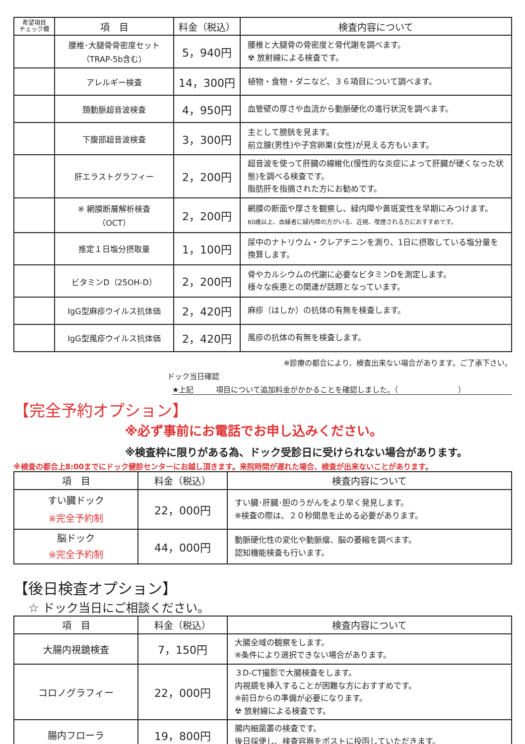| 希望項目 チェック欄 | 項 目 | 料金（税込） | 検査内容について |
| --- | --- | --- | --- |
| | 腰椎･大腿骨骨密度セット （TRAP-5b含む） | 5，940円 | 腰椎と大腿骨の骨密度と骨代謝を調べます。 ☢ 放射線による検査です。 |
| | アレルギー検査 | 14，300円 | 植物・食物・ダニなど、３６項目について調べます。 |
| | 頚動脈超音波検査 | 4，950円 | 血管壁の厚さや血流から動脈硬化の進行状況を調べます。 |
| | 下腹部超音波検査 | 3，300円 | 主として膀胱を見ます。 前立腺(男性)や子宮卵巣(女性)が見える方もいます。 |
| | 肝エラストグラフィー | 2，200円 | 超音波を使って肝臓の線維化(慢性的な炎症によって肝臓が硬くなった状態)を調べる検査です。 脂肪肝を指摘された方にお勧めです。 |
| | ※ 網膜断層解析検査 （OCT） | 2，200円 | 網膜の断面や厚さを観察し、緑内障や黄斑変性を早期にみつけます。 60歳以上、血縁者に緑内障の方がいる、近視、喫煙される方におすすめです。 |
| | 推定１日塩分摂取量 | 1，100円 | 尿中のナトリウム・クレアチニンを測り、1日に摂取している塩分量を換算します。 |
| | ビタミンD（25OH-D） | 2，200円 | 骨やカルシウムの代謝に必要なビタミンDを測定します。 様々な疾患との関連が話題となっています。 |
| | IgG型麻疹ウイルス抗体価 | 2，420円 | 麻疹（はしか）の抗体の有無を検査します。 |
| | IgG型風疹ウイルス抗体価 | 2，420円 | 風疹の抗体の有無を検査します。 |
※診療の都合により、検査出来ない場合があります。ご了承下さい。
ドック当日確認
★上記　　　項目について追加料金がかかることを確認しました。（　　　　　　　　）
【完全予約オプション】
※必ず事前にお電話でお申し込みください。
※検査枠に限りがある為、ドック受診日に受けられない場合があります。
※検査の都合上8:00までにドック健診センターにお越し頂きます。来院時間が遅れた場合、検査が出来ないことがあります。
| 項 目 | 料金（税込） | 検査内容について |
| --- | --- | --- |
| すい臓ドック ※完全予約制 | 22，000円 | すい臓･肝臓･胆のうがんをより早く発見します。 ※検査の際は、２０秒間息を止める必要があります。 |
| 脳ドック ※完全予約制 | 44，000円 | 動脈硬化性の変化や動脈瘤、脳の萎縮を調べます。 認知機能検査も行います。 |
【後日検査オプション】
☆ ドック当日にご相談ください。
| 項 目 | 料金（税込） | 検査内容について |
| --- | --- | --- |
| 大腸内視鏡検査 | 7，150円 | 大腸全域の観察をします。 ※条件により選択できない場合があります。 |
| コロノグラフィー | 22，000円 | ３D-CT撮影で大腸検査をします。 内視鏡を挿入することが困難な方におすすめです。 ※前日からの準備が必要になります。 ☢ 放射線による検査です。 |
| 腸内フローラ | 19，800円 | 腸内細菌叢の検査です。 後日採便し、検査容器をポストに投函していただきます。 |